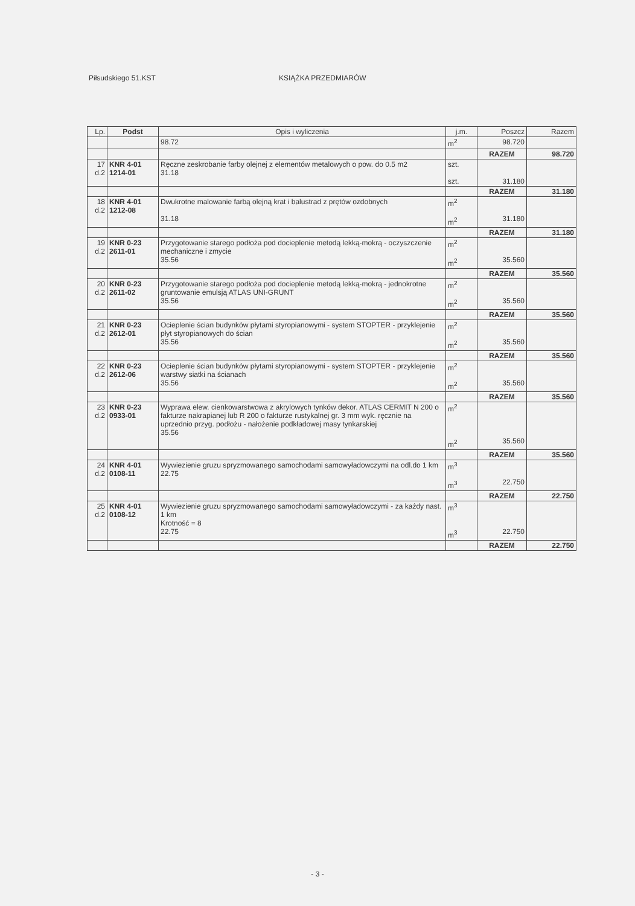Piłsudskiego 51.KST KSIĄŻKA PRZEDMIARÓW
| Lp. | Podst | Opis i wyliczenia | j.m. | Poszcz | Razem |
| --- | --- | --- | --- | --- | --- |
| | | 98.72 | m<sup>2</sup> | 98.720 | |
| | | | | RAZEM | 98.720 |
| 17 d.2 | KNR 4-01 1214-01 | Ręczne zeskrobanie farby olejnej z elementów metalowych o pow. do 0.5 m2 31.18 | szt. szt. | 31.180 | |
| | | | | RAZEM | 31.180 |
| 18 d.2 | KNR 4-01 1212-08 | Dwukrotne malowanie farbą olejną krat i balustrad z prętów ozdobnych 31.18 | m<sup>2</sup> m<sup>2</sup> | 31.180 | |
| | | | | RAZEM | 31.180 |
| 19 d.2 | KNR 0-23 2611-01 | Przygotowanie starego podłoża pod docieplenie metodą lekką-mokrą - oczyszczenie mechaniczne i zmycie 35.56 | m<sup>2</sup> m<sup>2</sup> | 35.560 | |
| | | | | RAZEM | 35.560 |
| 20 d.2 | KNR 0-23 2611-02 | Przygotowanie starego podłoża pod docieplenie metodą lekką-mokrą - jednokrotne gruntowanie emulsją ATLAS UNI-GRUNT 35.56 | m<sup>2</sup> m<sup>2</sup> | 35.560 | |
| | | | | RAZEM | 35.560 |
| 21 d.2 | KNR 0-23 2612-01 | Ocieplenie ścian budynków płytami styropianowymi - system STOPTER - przyklejenie płyt styropianowych do ścian 35.56 | m<sup>2</sup> m<sup>2</sup> | 35.560 | |
| | | | | RAZEM | 35.560 |
| 22 d.2 | KNR 0-23 2612-06 | Ocieplenie ścian budynków płytami styropianowymi - system STOPTER - przyklejenie warstwy siatki na ścianach 35.56 | m<sup>2</sup> m<sup>2</sup> | 35.560 | |
| | | | | RAZEM | 35.560 |
| 23 d.2 | KNR 0-23 0933-01 | Wyprawa elew. cienkowarstwowa z akrylowych tynków dekor. ATLAS CERMIT N 200 o fakturze nakrapianej lub R 200 o fakturze rustykalnej gr. 3 mm wyk. ręcznie na uprzednio przyg. podłożu - nałożenie podkładowej masy tynkarskiej 35.56 | m<sup>2</sup> m<sup>2</sup> | 35.560 | |
| | | | | RAZEM | 35.560 |
| 24 d.2 | KNR 4-01 0108-11 | Wywiezienie gruzu spryzmowanego samochodami samowyładowczymi na odl.do 1 km 22.75 | m<sup>3</sup> m<sup>3</sup> | 22.750 | |
| | | | | RAZEM | 22.750 |
| 25 d.2 | KNR 4-01 0108-12 | Wywiezienie gruzu spryzmowanego samochodami samowyładowczymi - za każdy nast. 1 km Krotność = 8 22.75 | m<sup>3</sup> m<sup>3</sup> | 22.750 | |
| | | | | RAZEM | 22.750 |
- 3 -